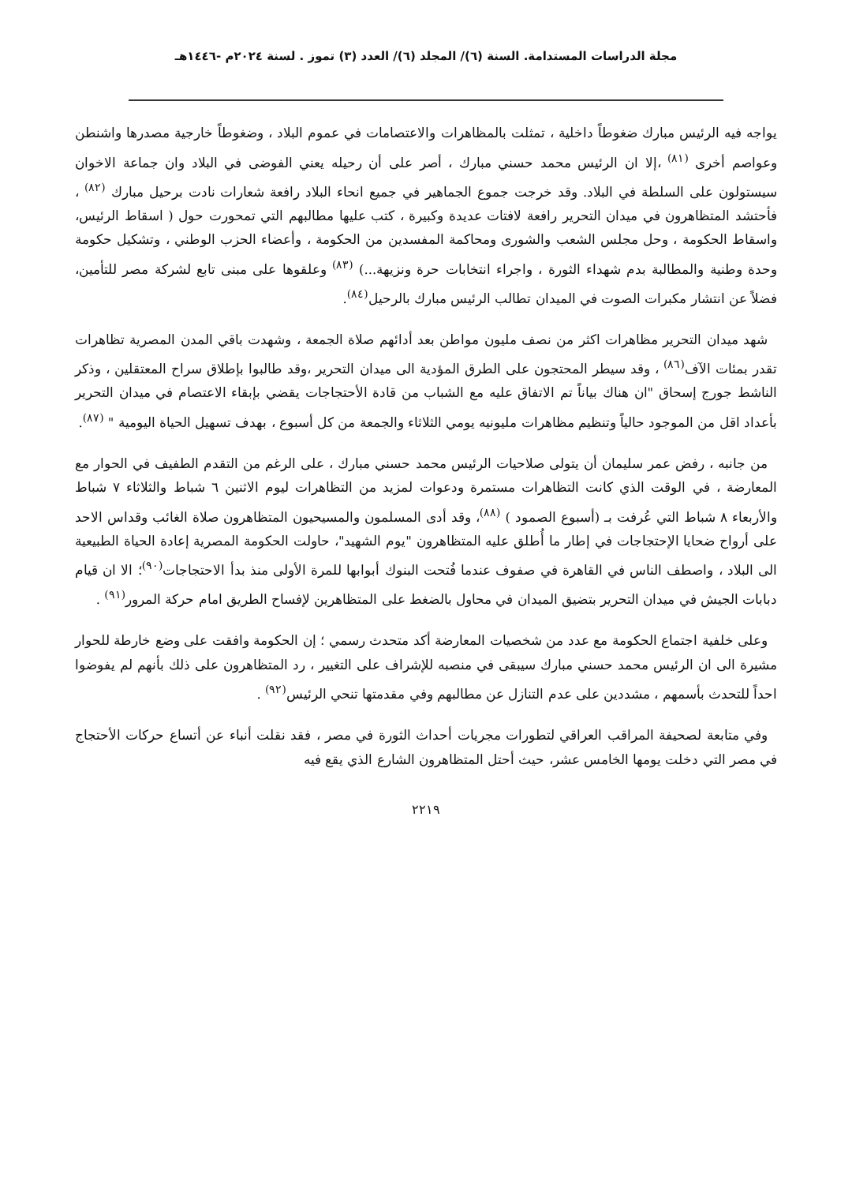مجلة الدراسات المستدامة. السنة (٦)/ المجلد (٦)/ العدد (٣) تموز . لسنة ٢٠٢٤م -١٤٤٦هـ
يواجه فيه الرئيس مبارك ضغوطاً داخلية ، تمثلت بالمظاهرات والاعتصامات في عموم البلاد ، وضغوطاً خارجية مصدرها واشنطن وعواصم أخرى <sup>(٨١)</sup> ،إلا ان الرئيس محمد حسني مبارك ، أصر على أن رحيله يعني الفوضى في البلاد وان جماعة الاخوان سيستولون على السلطة في البلاد. وقد خرجت جموع الجماهير في جميع انحاء البلاد رافعة شعارات نادت برحيل مبارك <sup>(٨٢)</sup> ، فأحتشد المتظاهرون في ميدان التحرير رافعة لافتات عديدة وكبيرة ، كتب عليها مطالبهم التي تمحورت حول ( اسقاط الرئيس، واسقاط الحكومة ، وحل مجلس الشعب والشورى ومحاكمة المفسدين من الحكومة ، وأعضاء الحزب الوطني ، وتشكيل حكومة وحدة وطنية والمطالبة بدم شهداء الثورة ، واجراء انتخابات حرة ونزيهة...) <sup>(٨٣)</sup> وعلقوها على مبنى تابع لشركة مصر للتأمين، فضلاً عن انتشار مكبرات الصوت في الميدان تطالب الرئيس مبارك بالرحيل<sup>(٨٤)</sup>.
شهد ميدان التحرير مظاهرات اكثر من نصف مليون مواطن بعد أدائهم صلاة الجمعة ، وشهدت باقي المدن المصرية تظاهرات تقدر بمئات الآف<sup>(٨٦)</sup> ، وقد سيطر المحتجون على الطرق المؤدية الى ميدان التحرير ،وقد طالبوا بإطلاق سراح المعتقلين ، وذكر الناشط جورج إسحاق "ان هناك بياناً تم الاتفاق عليه مع الشباب من قادة الأحتجاجات يقضي بإبقاء الاعتصام في ميدان التحرير بأعداد اقل من الموجود حالياً وتنظيم مظاهرات مليونيه يومي الثلاثاء والجمعة من كل أسبوع ، بهدف تسهيل الحياة اليومية " <sup>(٨٧)</sup>.
من جانبه ، رفض عمر سليمان أن يتولى صلاحيات الرئيس محمد حسني مبارك ، على الرغم من التقدم الطفيف في الحوار مع المعارضة ، في الوقت الذي كانت التظاهرات مستمرة ودعوات لمزيد من التظاهرات ليوم الاثنين ٦ شباط والثلاثاء ٧ شباط والأربعاء ٨ شباط التي عُرفت بـ (أسبوع الصمود ) <sup>(٨٨)</sup>، وقد أدى المسلمون والمسيحيون المتظاهرون صلاة الغائب وقداس الاحد على أرواح ضحايا الإحتجاجات في إطار ما أُطلق عليه المتظاهرون "يوم الشهيد"، حاولت الحكومة المصرية إعادة الحياة الطبيعية الى البلاد ، واصطف الناس في القاهرة في صفوف عندما فُتحت البنوك أبوابها للمرة الأولى منذ بدأ الاحتجاجات<sup>(٩٠)</sup>؛ الا ان قيام دبابات الجيش في ميدان التحرير بتضيق الميدان في محاول بالضغط على المتظاهرين لإفساح الطريق امام حركة المرور<sup>(٩١)</sup> .
وعلى خلفية اجتماع الحكومة مع عدد من شخصيات المعارضة أكد متحدث رسمي ؛ إن الحكومة وافقت على وضع خارطة للحوار مشيرة الى ان الرئيس محمد حسني مبارك سيبقى في منصبه للإشراف على التغيير ، رد المتظاهرون على ذلك بأنهم لم يفوضوا احداً للتحدث بأسمهم ، مشددين على عدم التنازل عن مطالبهم وفي مقدمتها تنحي الرئيس<sup>(٩٢)</sup> .
وفي متابعة لصحيفة المراقب العراقي لتطورات مجريات أحداث الثورة في مصر ، فقد نقلت أنباء عن أتساع حركات الأحتجاج في مصر التي دخلت يومها الخامس عشر، حيث أحتل المتظاهرون الشارع الذي يقع فيه
٢٢١٩